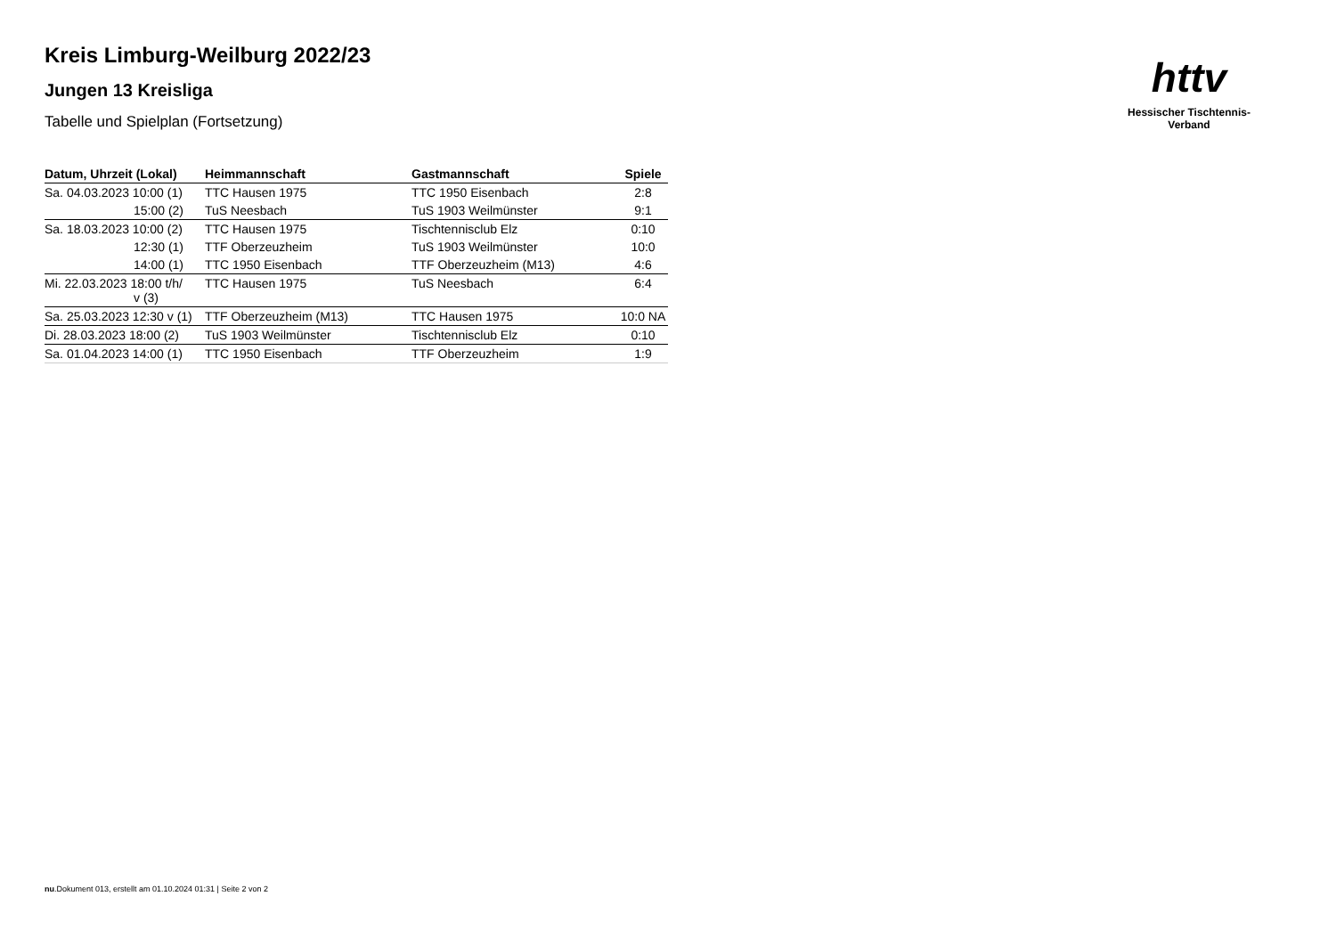httv
Hessischer Tischtennis-Verband
Kreis Limburg-Weilburg 2022/23
Jungen 13 Kreisliga
Tabelle und Spielplan (Fortsetzung)
| Datum, Uhrzeit (Lokal) | Heimmannschaft | Gastmannschaft | Spiele |
| --- | --- | --- | --- |
| Sa. 04.03.2023 10:00 (1) | TTC Hausen 1975 | TTC 1950 Eisenbach | 2:8 |
| 15:00 (2) | TuS Neesbach | TuS 1903 Weilmünster | 9:1 |
| Sa. 18.03.2023 10:00 (2) | TTC Hausen 1975 | Tischtennisclub Elz | 0:10 |
| 12:30 (1) | TTF Oberzeuzheim | TuS 1903 Weilmünster | 10:0 |
| 14:00 (1) | TTC 1950 Eisenbach | TTF Oberzeuzheim (M13) | 4:6 |
| Mi. 22.03.2023 18:00 t/h/ v (3) | TTC Hausen 1975 | TuS Neesbach | 6:4 |
| Sa. 25.03.2023 12:30 v (1) | TTF Oberzeuzheim (M13) | TTC Hausen 1975 | 10:0 NA |
| Di. 28.03.2023 18:00 (2) | TuS 1903 Weilmünster | Tischtennisclub Elz | 0:10 |
| Sa. 01.04.2023 14:00 (1) | TTC 1950 Eisenbach | TTF Oberzeuzheim | 1:9 |
nu.Dokument 013, erstellt am 01.10.2024 01:31 | Seite 2 von 2